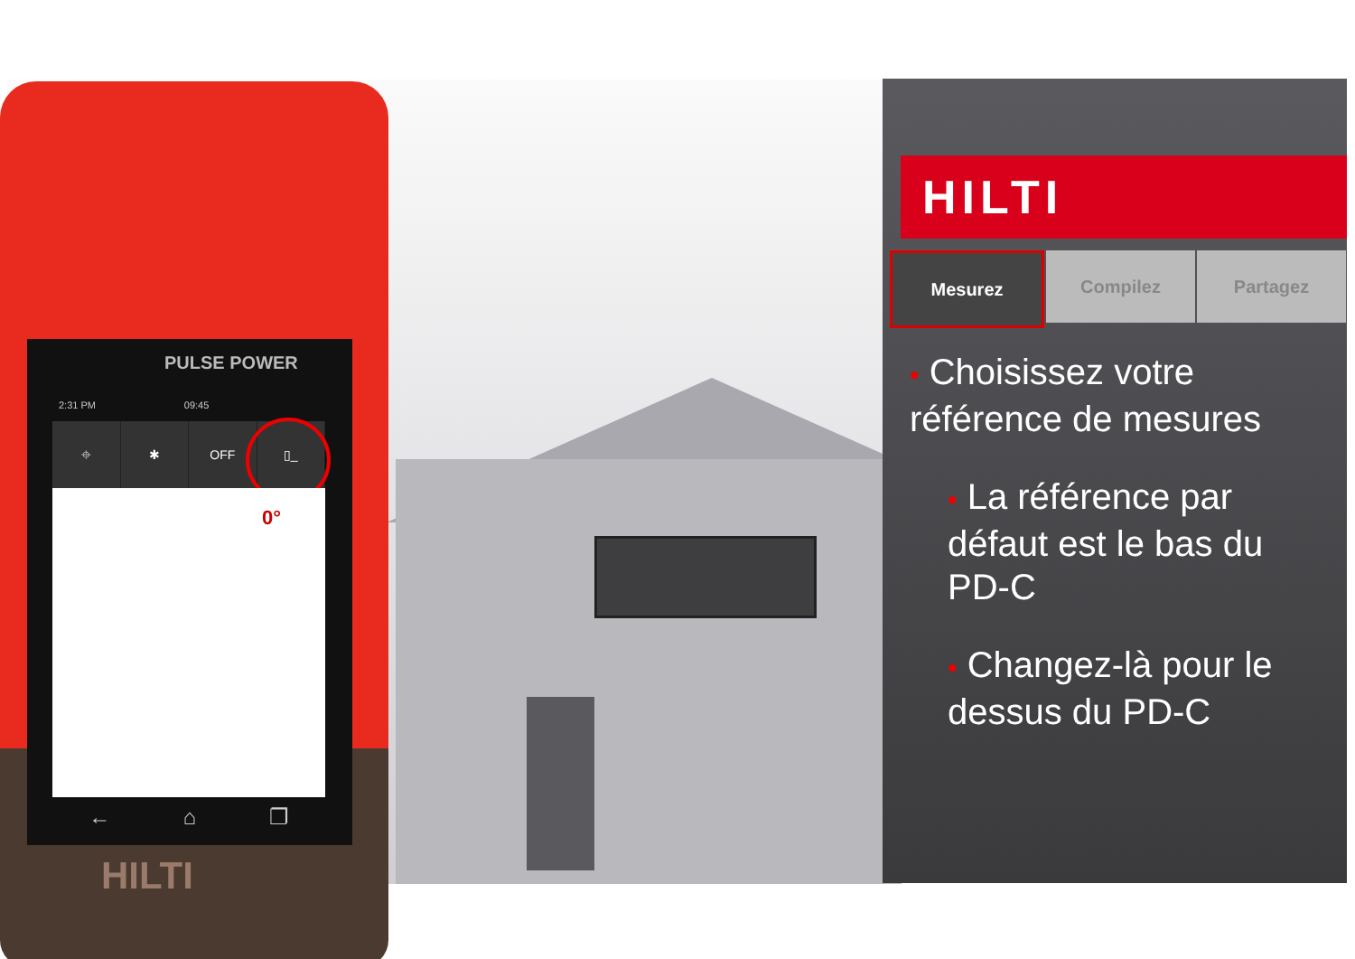PULSE POWER
2:31 PM 09:45
⌖ ✱ OFF ▯_
0°
← ⌂ ❐
HILTI
HILTI
Mesurez Compilez Partagez
• Choisissez votre
référence de mesures
• La référence par
défaut est le bas du
PD-C
• Changez-là pour le
dessus du PD-C